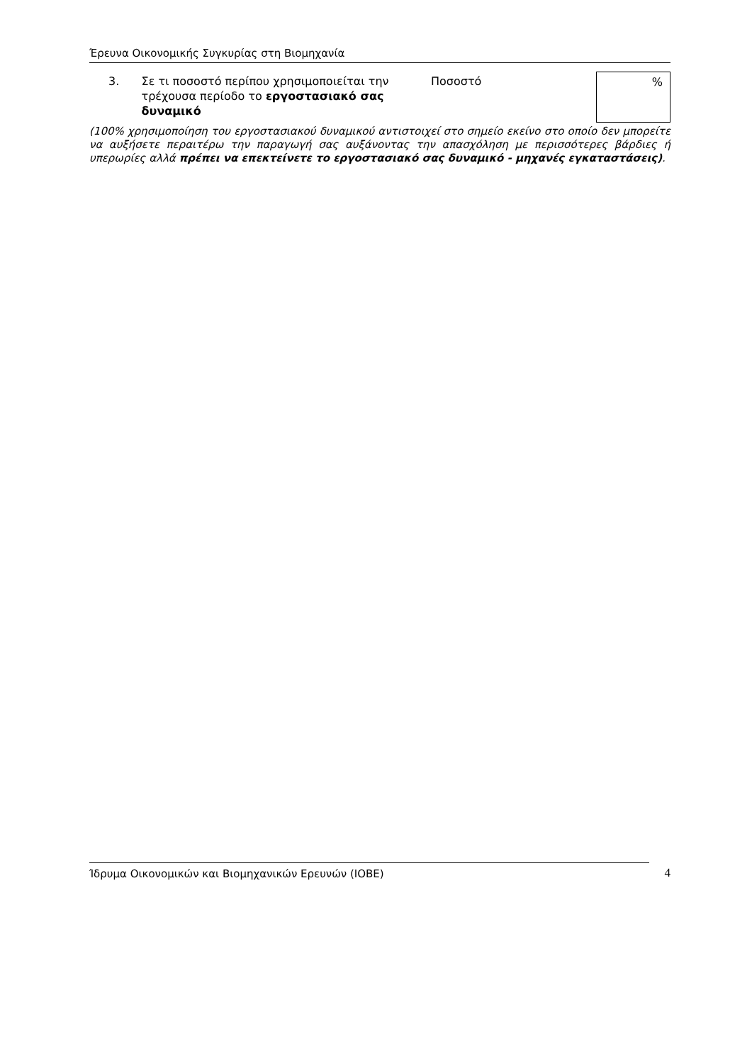Έρευνα Οικονομικής Συγκυρίας στη Βιομηχανία
3. Σε τι ποσοστό περίπου χρησιμοποιείται την τρέχουσα περίοδο το εργοστασιακό σας δυναμικό
Ποσοστό
%
(100% χρησιμοποίηση του εργοστασιακού δυναμικού αντιστοιχεί στο σημείο εκείνο στο οποίο δεν μπορείτε να αυξήσετε περαιτέρω την παραγωγή σας αυξάνοντας την απασχόληση με περισσότερες βάρδιες ή υπερωρίες αλλά πρέπει να επεκτείνετε το εργοστασιακό σας δυναμικό - μηχανές εγκαταστάσεις).
Ίδρυμα Οικονομικών και Βιομηχανικών Ερευνών (ΙΟΒΕ) 4